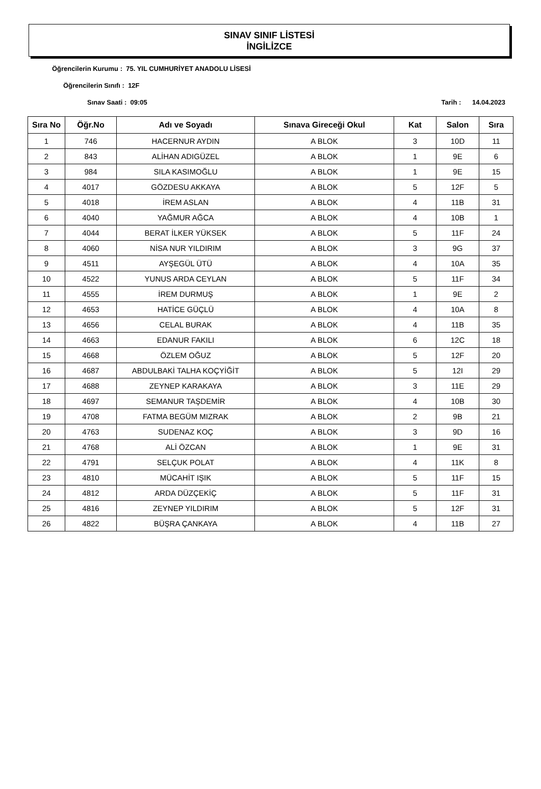SINAV SINIF LİSTESİ
İNGİLİZCE
Öğrencilerin Kurumu : 75. YIL CUMHURİYET ANADOLU LİSESİ
Öğrencilerin Sınıfı : 12F
Sınav Saati : 09:05 Tarih : 14.04.2023
| Sıra No | Öğr.No | Adı ve Soyadı | Sınava Gireceği Okul | Kat | Salon | Sıra |
| --- | --- | --- | --- | --- | --- | --- |
| 1 | 746 | HACERNUR AYDIN | A BLOK | 3 | 10D | 11 |
| 2 | 843 | ALİHAN ADIGÜZEL | A BLOK | 1 | 9E | 6 |
| 3 | 984 | SILA KASIMOĞLU | A BLOK | 1 | 9E | 15 |
| 4 | 4017 | GÖZDESU AKKAYA | A BLOK | 5 | 12F | 5 |
| 5 | 4018 | İREM ASLAN | A BLOK | 4 | 11B | 31 |
| 6 | 4040 | YAĞMUR AĞCA | A BLOK | 4 | 10B | 1 |
| 7 | 4044 | BERAT İLKER YÜKSEK | A BLOK | 5 | 11F | 24 |
| 8 | 4060 | NİSA NUR YILDIRIM | A BLOK | 3 | 9G | 37 |
| 9 | 4511 | AYŞEGÜL ÜTÜ | A BLOK | 4 | 10A | 35 |
| 10 | 4522 | YUNUS ARDA CEYLAN | A BLOK | 5 | 11F | 34 |
| 11 | 4555 | İREM DURMUŞ | A BLOK | 1 | 9E | 2 |
| 12 | 4653 | HATİCE GÜÇLÜ | A BLOK | 4 | 10A | 8 |
| 13 | 4656 | CELAL BURAK | A BLOK | 4 | 11B | 35 |
| 14 | 4663 | EDANUR FAKILI | A BLOK | 6 | 12C | 18 |
| 15 | 4668 | ÖZLEM OĞUZ | A BLOK | 5 | 12F | 20 |
| 16 | 4687 | ABDULBAKİ TALHA KOÇYİĞİT | A BLOK | 5 | 12I | 29 |
| 17 | 4688 | ZEYNEP KARAKAYA | A BLOK | 3 | 11E | 29 |
| 18 | 4697 | SEMANUR TAŞDEMİR | A BLOK | 4 | 10B | 30 |
| 19 | 4708 | FATMA BEGÜM MIZRAK | A BLOK | 2 | 9B | 21 |
| 20 | 4763 | SUDENAZ KOÇ | A BLOK | 3 | 9D | 16 |
| 21 | 4768 | ALİ ÖZCAN | A BLOK | 1 | 9E | 31 |
| 22 | 4791 | SELÇUK POLAT | A BLOK | 4 | 11K | 8 |
| 23 | 4810 | MÜCAHİT IŞIK | A BLOK | 5 | 11F | 15 |
| 24 | 4812 | ARDA DÜZÇEKİÇ | A BLOK | 5 | 11F | 31 |
| 25 | 4816 | ZEYNEP YILDIRIM | A BLOK | 5 | 12F | 31 |
| 26 | 4822 | BÜŞRA ÇANKAYA | A BLOK | 4 | 11B | 27 |